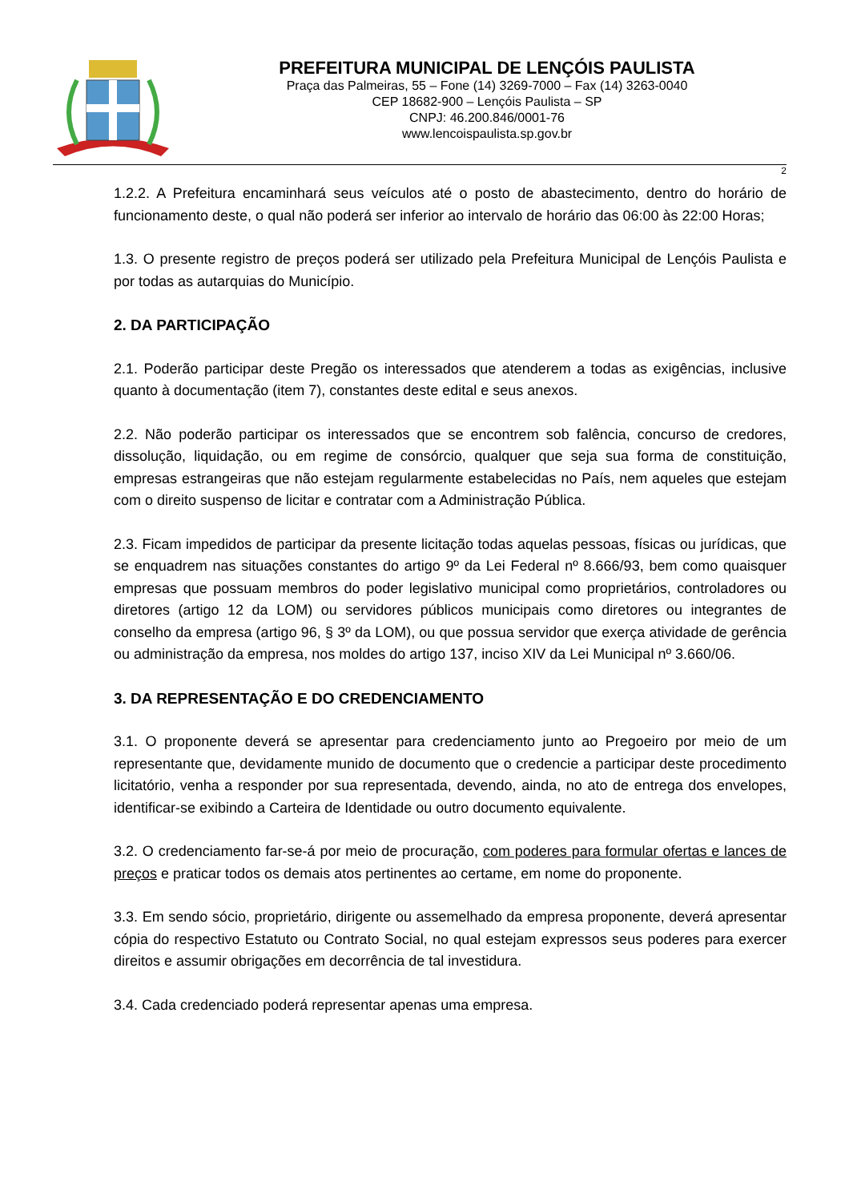PREFEITURA MUNICIPAL DE LENÇÓIS PAULISTA
Praça das Palmeiras, 55 – Fone (14) 3269-7000 – Fax (14) 3263-0040
CEP 18682-900 – Lençóis Paulista – SP
CNPJ: 46.200.846/0001-76
www.lencoispaulista.sp.gov.br
2
1.2.2. A Prefeitura encaminhará seus veículos até o posto de abastecimento, dentro do horário de funcionamento deste, o qual não poderá ser inferior ao intervalo de horário das 06:00 às 22:00 Horas;
1.3. O presente registro de preços poderá ser utilizado pela Prefeitura Municipal de Lençóis Paulista e por todas as autarquias do Município.
2. DA PARTICIPAÇÃO
2.1. Poderão participar deste Pregão os interessados que atenderem a todas as exigências, inclusive quanto à documentação (item 7), constantes deste edital e seus anexos.
2.2. Não poderão participar os interessados que se encontrem sob falência, concurso de credores, dissolução, liquidação, ou em regime de consórcio, qualquer que seja sua forma de constituição, empresas estrangeiras que não estejam regularmente estabelecidas no País, nem aqueles que estejam com o direito suspenso de licitar e contratar com a Administração Pública.
2.3. Ficam impedidos de participar da presente licitação todas aquelas pessoas, físicas ou jurídicas, que se enquadrem nas situações constantes do artigo 9º da Lei Federal nº 8.666/93, bem como quaisquer empresas que possuam membros do poder legislativo municipal como proprietários, controladores ou diretores (artigo 12 da LOM) ou servidores públicos municipais como diretores ou integrantes de conselho da empresa (artigo 96, § 3º da LOM), ou que possua servidor que exerça atividade de gerência ou administração da empresa, nos moldes do artigo 137, inciso XIV da Lei Municipal nº 3.660/06.
3. DA REPRESENTAÇÃO E DO CREDENCIAMENTO
3.1. O proponente deverá se apresentar para credenciamento junto ao Pregoeiro por meio de um representante que, devidamente munido de documento que o credencie a participar deste procedimento licitatório, venha a responder por sua representada, devendo, ainda, no ato de entrega dos envelopes, identificar-se exibindo a Carteira de Identidade ou outro documento equivalente.
3.2. O credenciamento far-se-á por meio de procuração, com poderes para formular ofertas e lances de preços e praticar todos os demais atos pertinentes ao certame, em nome do proponente.
3.3. Em sendo sócio, proprietário, dirigente ou assemelhado da empresa proponente, deverá apresentar cópia do respectivo Estatuto ou Contrato Social, no qual estejam expressos seus poderes para exercer direitos e assumir obrigações em decorrência de tal investidura.
3.4. Cada credenciado poderá representar apenas uma empresa.